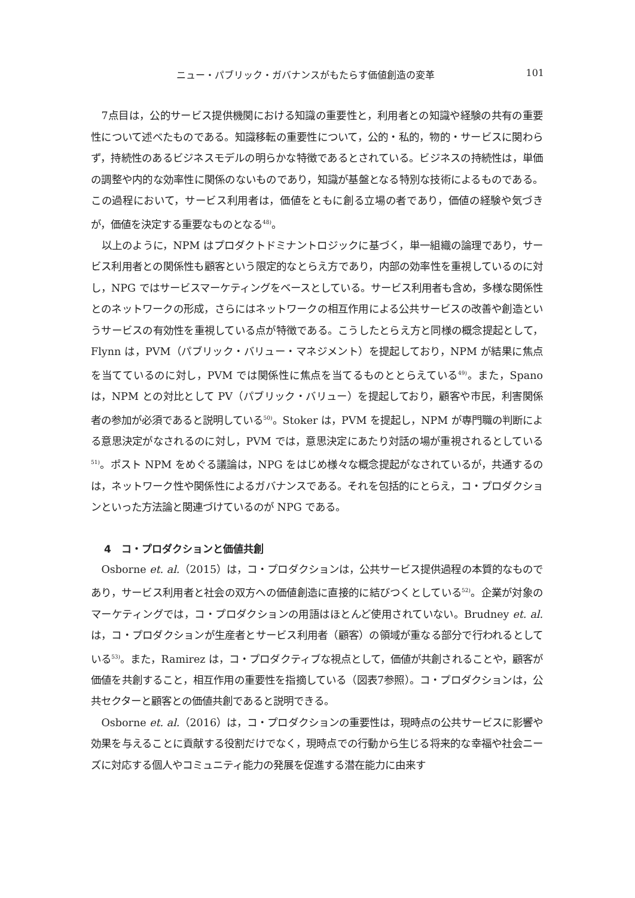ニュー・パブリック・ガバナンスがもたらす価値創造の変革 101
7点目は，公的サービス提供機関における知識の重要性と，利用者との知識や経験の共有の重要性について述べたものである。知識移転の重要性について，公的・私的，物的・サービスに関わらず，持続性のあるビジネスモデルの明らかな特徴であるとされている。ビジネスの持続性は，単価の調整や内的な効率性に関係のないものであり，知識が基盤となる特別な技術によるものである。この過程において，サービス利用者は，価値をともに創る立場の者であり，価値の経験や気づきが，価値を決定する重要なものとなる<sup>48)</sup>。
以上のように，NPM はプロダクトドミナントロジックに基づく，単一組織の論理であり，サービス利用者との関係性も顧客という限定的なとらえ方であり，内部の効率性を重視しているのに対し，NPG ではサービスマーケティングをベースとしている。サービス利用者も含め，多様な関係性とのネットワークの形成，さらにはネットワークの相互作用による公共サービスの改善や創造というサービスの有効性を重視している点が特徴である。こうしたとらえ方と同様の概念提起として，Flynn は，PVM（パブリック・バリュー・マネジメント）を提起しており，NPM が結果に焦点を当てているのに対し，PVM では関係性に焦点を当てるものととらえている<sup>49)</sup>。また，Spano は，NPM との対比として PV（パブリック・バリュー）を提起しており，顧客や市民，利害関係者の参加が必須であると説明している<sup>50)</sup>。Stoker は，PVM を提起し，NPM が専門職の判断による意思決定がなされるのに対し，PVM では，意思決定にあたり対話の場が重視されるとしている<sup>51)</sup>。ポスト NPM をめぐる議論は，NPG をはじめ様々な概念提起がなされているが，共通するのは，ネットワーク性や関係性によるガバナンスである。それを包括的にとらえ，コ・プロダクションといった方法論と関連づけているのが NPG である。
4　コ・プロダクションと価値共創
Osborne et. al.（2015）は，コ・プロダクションは，公共サービス提供過程の本質的なものであり，サービス利用者と社会の双方への価値創造に直接的に結びつくとしている<sup>52)</sup>。企業が対象のマーケティングでは，コ・プロダクションの用語はほとんど使用されていない。Brudney et. al. は，コ・プロダクションが生産者とサービス利用者（顧客）の領域が重なる部分で行われるとしている<sup>53)</sup>。また，Ramirez は，コ・プロダクティブな視点として，価値が共創されることや，顧客が価値を共創すること，相互作用の重要性を指摘している（図表7参照）。コ・プロダクションは，公共セクターと顧客との価値共創であると説明できる。
Osborne et. al.（2016）は，コ・プロダクションの重要性は，現時点の公共サービスに影響や効果を与えることに貢献する役割だけでなく，現時点での行動から生じる将来的な幸福や社会ニーズに対応する個人やコミュニティ能力の発展を促進する潜在能力に由来す